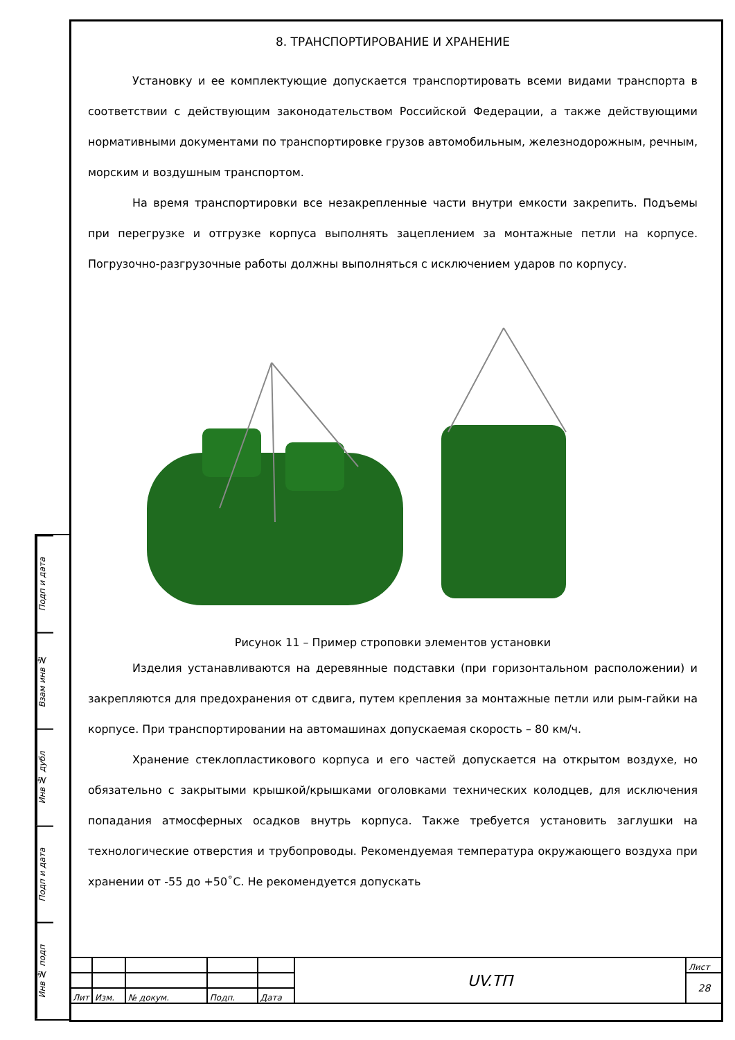Подп и дата
Взам инв №
Инв № дубл
Подп и дата
Инв № подп
8. ТРАНСПОРТИРОВАНИЕ И ХРАНЕНИЕ
Установку и ее комплектующие допускается транспортировать всеми видами транспорта в соответствии с действующим законодательством Российской Федерации, а также действующими нормативными документами по транспортировке грузов автомобильным, железнодорожным, речным, морским и воздушным транспортом.
На время транспортировки все незакрепленные части внутри емкости закрепить. Подъемы при перегрузке и отгрузке корпуса выполнять зацеплением за монтажные петли на корпусе. Погрузочно-разгрузочные работы должны выполняться с исключением ударов по корпусу.
Рисунок 11 – Пример строповки элементов установки
Изделия устанавливаются на деревянные подставки (при горизонтальном расположении) и закрепляются для предохранения от сдвига, путем крепления за монтажные петли или рым-гайки на корпусе. При транспортировании на автомашинах допускаемая скорость – 80 км/ч.
Хранение стеклопластикового корпуса и его частей допускается на открытом воздухе, но обязательно с закрытыми крышкой/крышками оголовками технических колодцев, для исключения попадания атмосферных осадков внутрь корпуса. Также требуется установить заглушки на технологические отверстия и трубопроводы. Рекомендуемая температура окружающего воздуха при хранении от -55 до +50˚С. Не рекомендуется допускать
| | | | | | UV.ТП | Лист |
| | | | | | | 28 |
| Лит | Изм. | № докум. | Подп. | Дата | | |